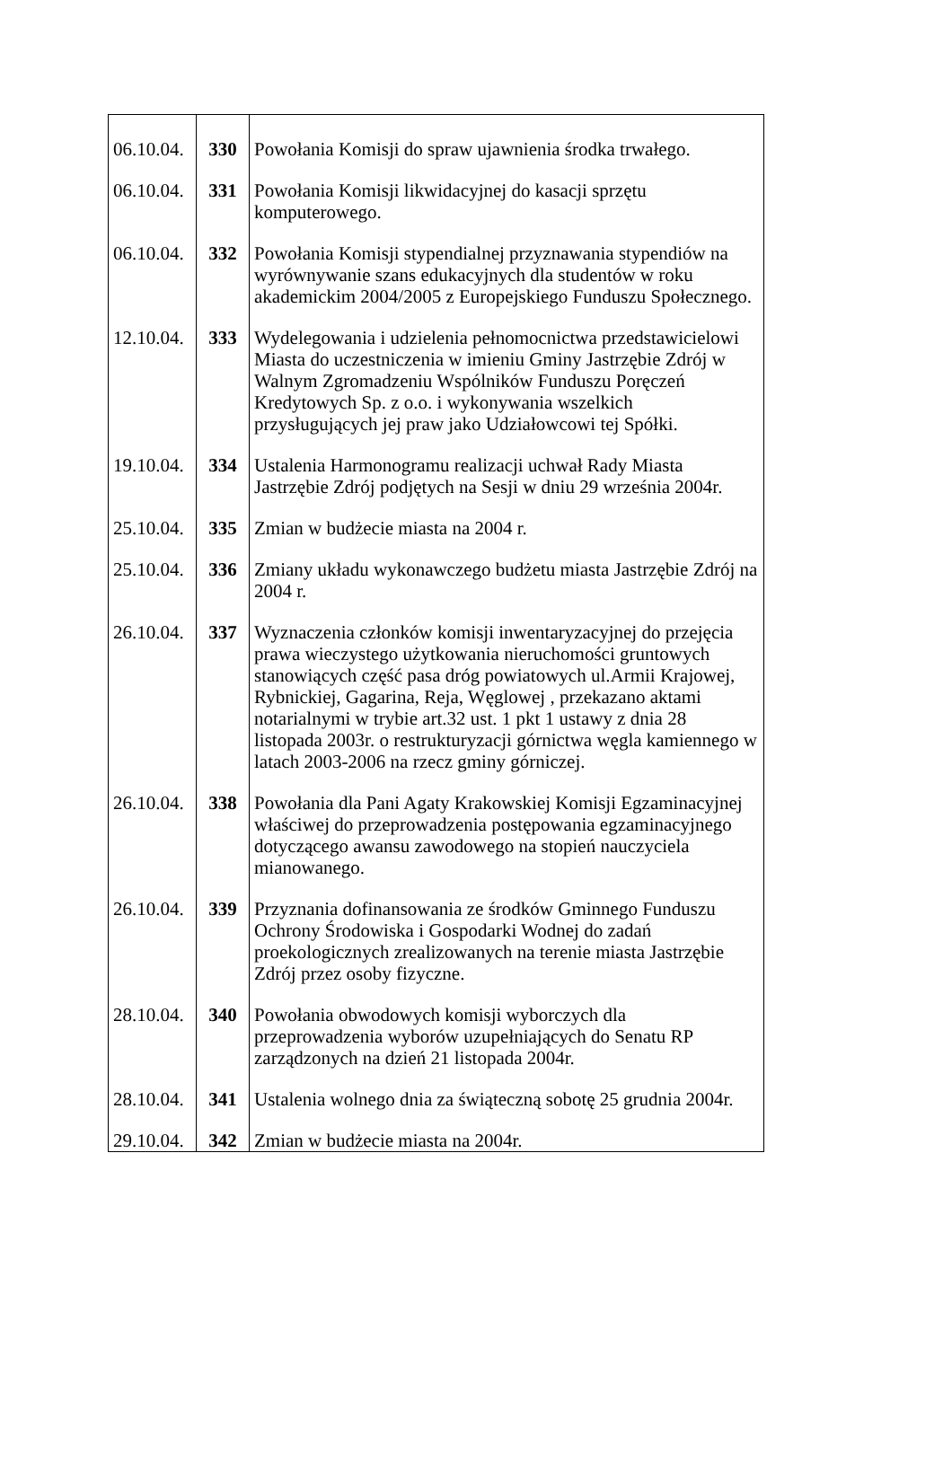| 06.10.04. | 330 | Powołania Komisji do spraw ujawnienia środka trwałego. |
| 06.10.04. | 331 | Powołania Komisji likwidacyjnej do kasacji sprzętu komputerowego. |
| 06.10.04. | 332 | Powołania Komisji stypendialnej przyznawania stypendiów na wyrównywanie szans edukacyjnych dla studentów w roku akademickim 2004/2005 z Europejskiego Funduszu Społecznego. |
| 12.10.04. | 333 | Wydelegowania i udzielenia pełnomocnictwa przedstawicielowi Miasta do uczestniczenia w imieniu Gminy Jastrzębie Zdrój w Walnym Zgromadzeniu Wspólników Funduszu Poręczeń Kredytowych Sp. z o.o. i wykonywania wszelkich przysługujących jej praw jako Udziałowcowi tej Spółki. |
| 19.10.04. | 334 | Ustalenia Harmonogramu realizacji uchwał Rady Miasta Jastrzębie Zdrój podjętych na Sesji w dniu 29 września 2004r. |
| 25.10.04. | 335 | Zmian w budżecie miasta na 2004 r. |
| 25.10.04. | 336 | Zmiany układu wykonawczego budżetu miasta Jastrzębie Zdrój na 2004 r. |
| 26.10.04. | 337 | Wyznaczenia członków komisji inwentaryzacyjnej do przejęcia prawa wieczystego użytkowania nieruchomości gruntowych stanowiących część pasa dróg powiatowych ul.Armii Krajowej, Rybnickiej, Gagarina, Reja, Węglowej , przekazano aktami notarialnymi w trybie art.32 ust. 1 pkt 1 ustawy z dnia 28 listopada 2003r. o restrukturyzacji górnictwa węgla kamiennego w latach 2003-2006 na rzecz gminy górniczej. |
| 26.10.04. | 338 | Powołania dla Pani Agaty Krakowskiej Komisji Egzaminacyjnej właściwej do przeprowadzenia postępowania egzaminacyjnego dotyczącego awansu zawodowego na stopień nauczyciela mianowanego. |
| 26.10.04. | 339 | Przyznania dofinansowania ze środków Gminnego Funduszu Ochrony Środowiska i Gospodarki Wodnej do zadań proekologicznych zrealizowanych na terenie miasta Jastrzębie Zdrój przez osoby fizyczne. |
| 28.10.04. | 340 | Powołania obwodowych komisji wyborczych dla przeprowadzenia wyborów uzupełniających do Senatu RP zarządzonych na dzień 21 listopada 2004r. |
| 28.10.04. | 341 | Ustalenia wolnego dnia za świąteczną sobotę 25 grudnia 2004r. |
| 29.10.04. | 342 | Zmian w budżecie miasta na 2004r. |